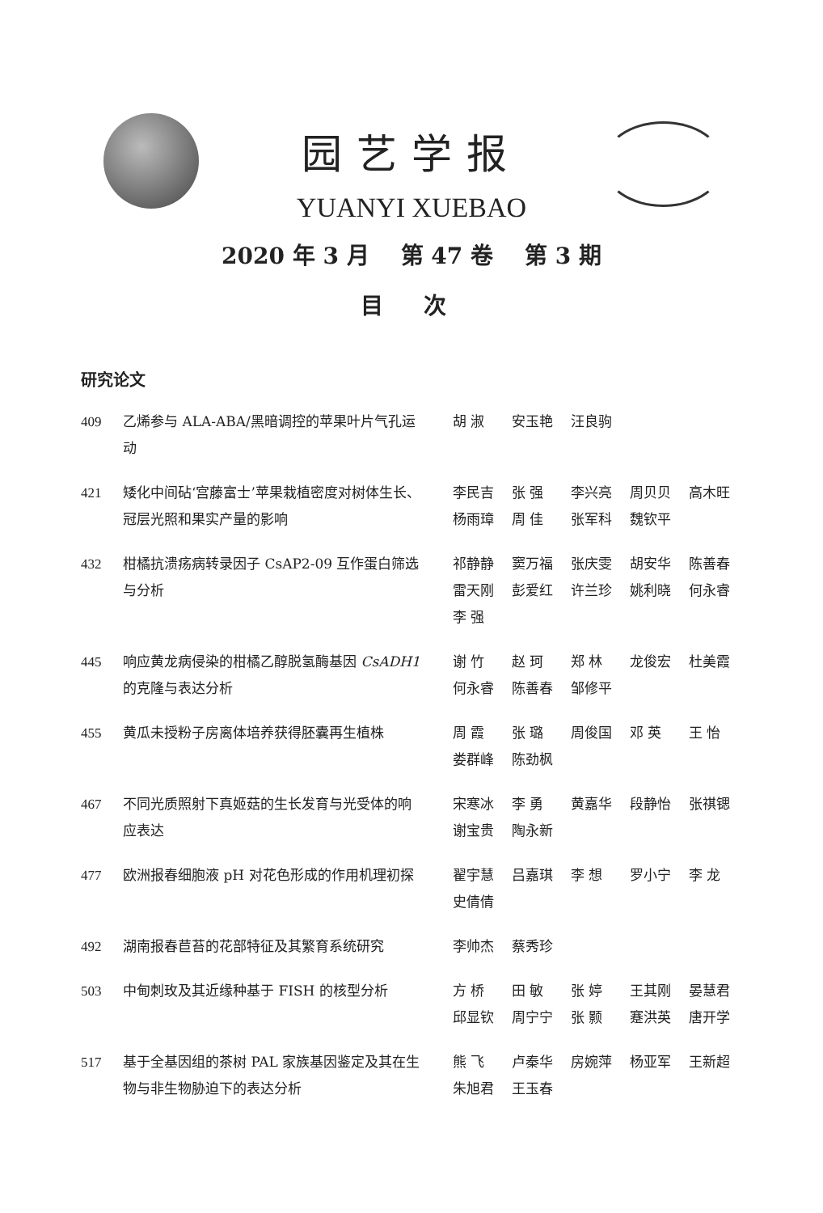园艺学报
YUANYI XUEBAO
2020 年 3 月 第 47 卷 第 3 期
目 次
研究论文
409 乙烯参与 ALA-ABA/黑暗调控的苹果叶片气孔运动
胡 淑 安玉艳 汪良驹
421 矮化中间砧‘宫藤富士’苹果栽植密度对树体生长、冠层光照和果实产量的影响
李民吉 张 强 李兴亮 周贝贝 高木旺 杨雨璋 周 佳 张军科 魏钦平
432 柑橘抗溃疡病转录因子 CsAP2-09 互作蛋白筛选与分析
祁静静 窦万福 张庆雯 胡安华 陈善春 雷天刚 彭爱红 许兰珍 姚利晓 何永睿 李 强
445 响应黄龙病侵染的柑橘乙醇脱氢酶基因 CsADH1 的克隆与表达分析
谢 竹 赵 珂 郑 林 龙俊宏 杜美霞 何永睿 陈善春 邹修平
455 黄瓜未授粉子房离体培养获得胚囊再生植株 周 霞 张 璐 周俊国 邓 英 王 怡 娄群峰 陈劲枫
467 不同光质照射下真姬菇的生长发育与光受体的响应表达
宋寒冰 李 勇 黄嘉华 段静怡 张祺锶 谢宝贵 陶永新
477 欧洲报春细胞液 pH 对花色形成的作用机理初探 翟宇慧 吕嘉琪 李 想 罗小宁 李 龙 史倩倩
492 湖南报春苣苔的花部特征及其繁育系统研究 李帅杰 蔡秀珍
503 中甸刺玫及其近缘种基于 FISH 的核型分析 方 桥 田 敏 张 婷 王其刚 晏慧君 邱显钦 周宁宁 张 颢 蹇洪英 唐开学
517 基于全基因组的茶树 PAL 家族基因鉴定及其在生物与非生物胁迫下的表达分析
熊 飞 卢秦华 房婉萍 杨亚军 王新超 朱旭君 王玉春